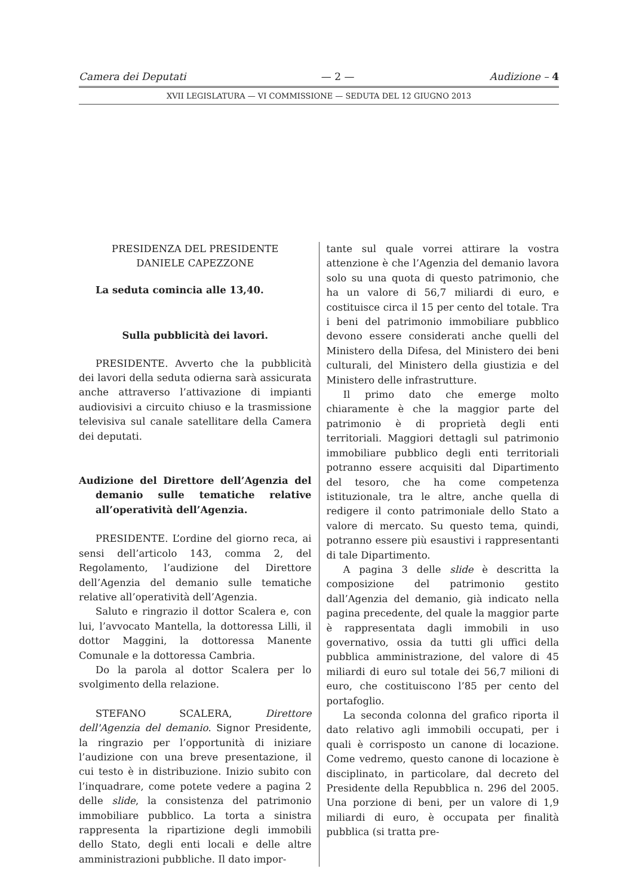Camera dei Deputati — 2 — Audizione – 4
XVII LEGISLATURA — VI COMMISSIONE — SEDUTA DEL 12 GIUGNO 2013
PRESIDENZA DEL PRESIDENTE
DANIELE CAPEZZONE
La seduta comincia alle 13,40.
Sulla pubblicità dei lavori.
PRESIDENTE. Avverto che la pubblicità dei lavori della seduta odierna sarà assicurata anche attraverso l’attivazione di impianti audiovisivi a circuito chiuso e la trasmissione televisiva sul canale satellitare della Camera dei deputati.
Audizione del Direttore dell’Agenzia del demanio sulle tematiche relative all’operatività dell’Agenzia.
PRESIDENTE. L’ordine del giorno reca, ai sensi dell’articolo 143, comma 2, del Regolamento, l’audizione del Direttore dell’Agenzia del demanio sulle tematiche relative all’operatività dell’Agenzia.
Saluto e ringrazio il dottor Scalera e, con lui, l’avvocato Mantella, la dottoressa Lilli, il dottor Maggini, la dottoressa Manente Comunale e la dottoressa Cambria.
Do la parola al dottor Scalera per lo svolgimento della relazione.
STEFANO SCALERA, Direttore dell'Agenzia del demanio. Signor Presidente, la ringrazio per l’opportunità di iniziare l’audizione con una breve presentazione, il cui testo è in distribuzione. Inizio subito con l’inquadrare, come potete vedere a pagina 2 delle slide, la consistenza del patrimonio immobiliare pubblico. La torta a sinistra rappresenta la ripartizione degli immobili dello Stato, degli enti locali e delle altre amministrazioni pubbliche. Il dato impor-
tante sul quale vorrei attirare la vostra attenzione è che l’Agenzia del demanio lavora solo su una quota di questo patrimonio, che ha un valore di 56,7 miliardi di euro, e costituisce circa il 15 per cento del totale. Tra i beni del patrimonio immobiliare pubblico devono essere considerati anche quelli del Ministero della Difesa, del Ministero dei beni culturali, del Ministero della giustizia e del Ministero delle infrastrutture.
Il primo dato che emerge molto chiaramente è che la maggior parte del patrimonio è di proprietà degli enti territoriali. Maggiori dettagli sul patrimonio immobiliare pubblico degli enti territoriali potranno essere acquisiti dal Dipartimento del tesoro, che ha come competenza istituzionale, tra le altre, anche quella di redigere il conto patrimoniale dello Stato a valore di mercato. Su questo tema, quindi, potranno essere più esaustivi i rappresentanti di tale Dipartimento.
A pagina 3 delle slide è descritta la composizione del patrimonio gestito dall’Agenzia del demanio, già indicato nella pagina precedente, del quale la maggior parte è rappresentata dagli immobili in uso governativo, ossia da tutti gli uffici della pubblica amministrazione, del valore di 45 miliardi di euro sul totale dei 56,7 milioni di euro, che costituiscono l’85 per cento del portafoglio.
La seconda colonna del grafico riporta il dato relativo agli immobili occupati, per i quali è corrisposto un canone di locazione. Come vedremo, questo canone di locazione è disciplinato, in particolare, dal decreto del Presidente della Repubblica n. 296 del 2005. Una porzione di beni, per un valore di 1,9 miliardi di euro, è occupata per finalità pubblica (si tratta pre-